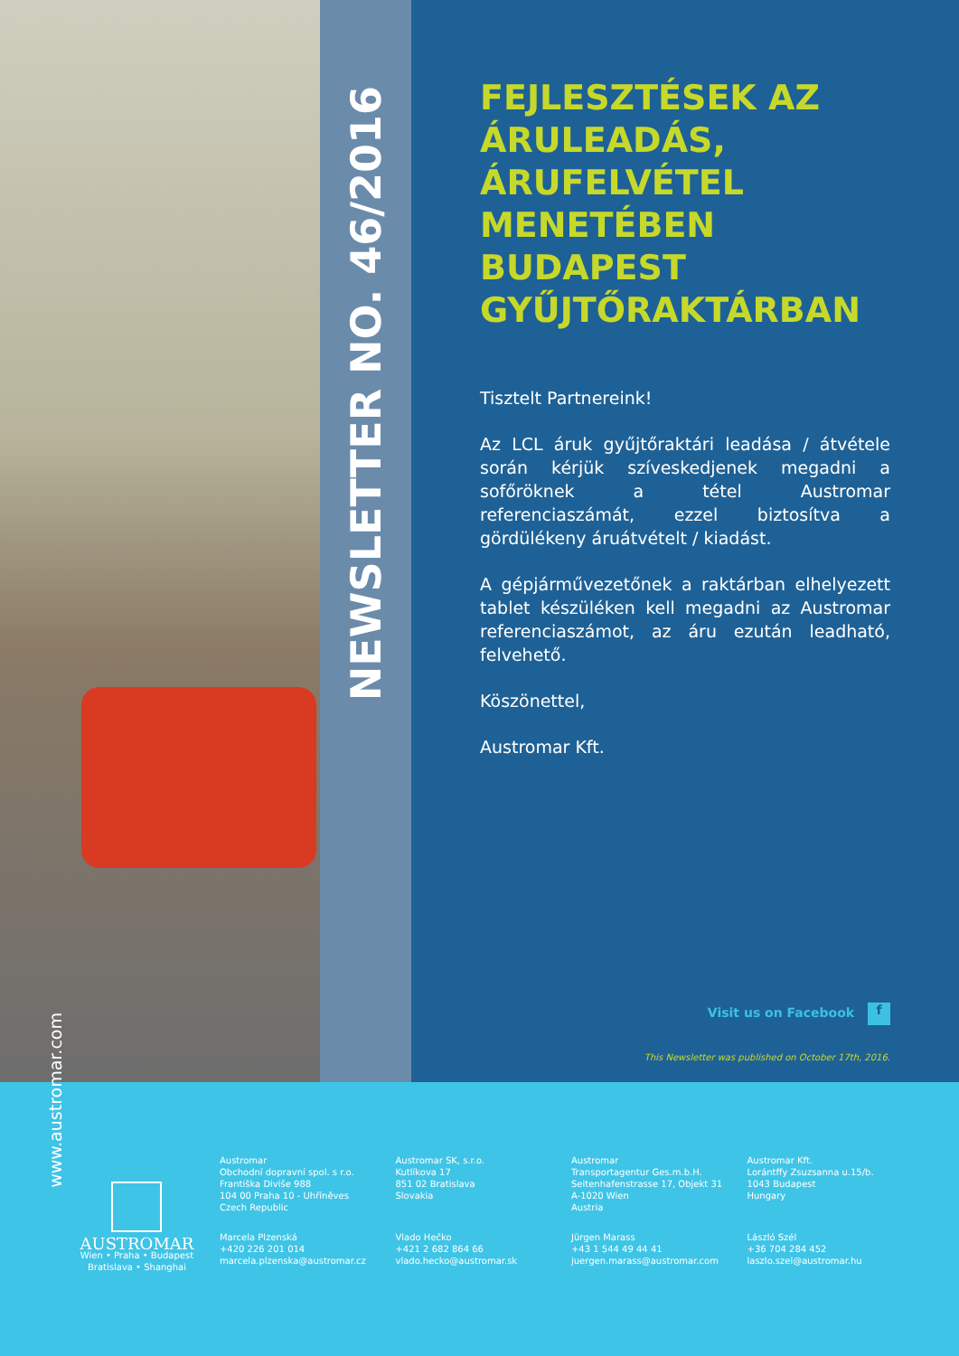www.austromar.com
NEWSLETTER NO. 46/2016
FEJLESZTÉSEK AZ ÁRULEADÁS, ÁRUFELVÉTEL MENETÉBEN BUDAPEST GYŰJTŐRAKTÁRBAN
Tisztelt Partnereink!
Az LCL áruk gyűjtőraktári leadása / átvétele során kérjük szíveskedjenek megadni a sofőröknek a tétel Austromar referenciaszámát, ezzel biztosítva a gördülékeny áruátvételt / kiadást.
A gépjárművezetőnek a raktárban elhelyezett tablet készüléken kell megadni az Austromar referenciaszámot, az áru ezután leadható, felvehető.
Köszönettel,
Austromar Kft.
Visit us on Facebook f
This Newsletter was published on October 17th, 2016.
AUSTROMAR
Wien • Praha • Budapest
Bratislava • Shanghai
Austromar
Obchodní dopravní spol. s r.o.
Františka Diviše 988
104 00 Praha 10 - Uhříněves
Czech Republic
Marcela Plzenská
+420 226 201 014
marcela.plzenska@austromar.cz
Austromar SK, s.r.o.
Kutlíkova 17
851 02 Bratislava
Slovakia
Vlado Hečko
+421 2 682 864 66
vlado.hecko@austromar.sk
Austromar
Transportagentur Ges.m.b.H.
Seitenhafenstrasse 17, Objekt 31
A-1020 Wien
Austria
Jürgen Marass
+43 1 544 49 44 41
juergen.marass@austromar.com
Austromar Kft.
Lorántffy Zsuzsanna u.15/b.
1043 Budapest
Hungary
László Szél
+36 704 284 452
laszlo.szel@austromar.hu